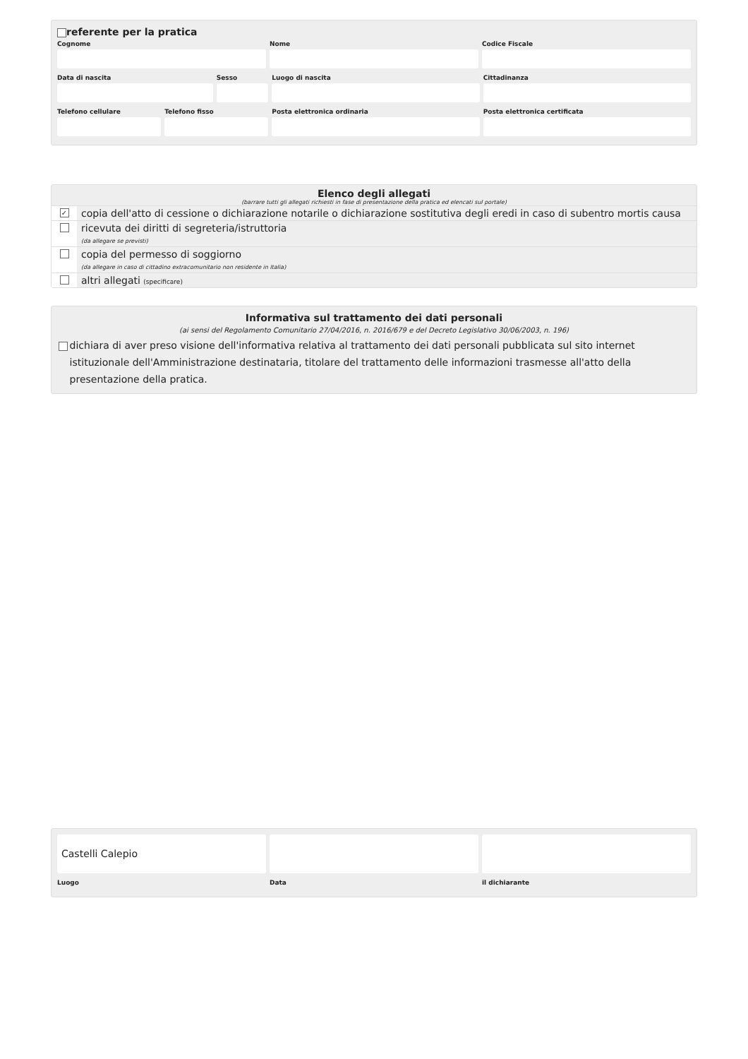referente per la pratica
Cognome Nome Codice Fiscale
Data di nascita Sesso Luogo di nascita Cittadinanza
Telefono cellulare Telefono fisso Posta elettronica ordinaria Posta elettronica certificata
Elenco degli allegati
(barrare tutti gli allegati richiesti in fase di presentazione della pratica ed elencati sul portale)
✓
copia dell'atto di cessione o dichiarazione notarile o dichiarazione sostitutiva degli eredi in caso di subentro mortis causa
ricevuta dei diritti di segreteria/istruttoria
(da allegare se previsti)
copia del permesso di soggiorno
(da allegare in caso di cittadino extracomunitario non residente in Italia)
altri allegati (specificare)
Informativa sul trattamento dei dati personali
(ai sensi del Regolamento Comunitario 27/04/2016, n. 2016/679 e del Decreto Legislativo 30/06/2003, n. 196)
dichiara di aver preso visione dell'informativa relativa al trattamento dei dati personali pubblicata sul sito internet istituzionale dell'Amministrazione destinataria, titolare del trattamento delle informazioni trasmesse all'atto della presentazione della pratica.
Castelli Calepio
Luogo Data il dichiarante